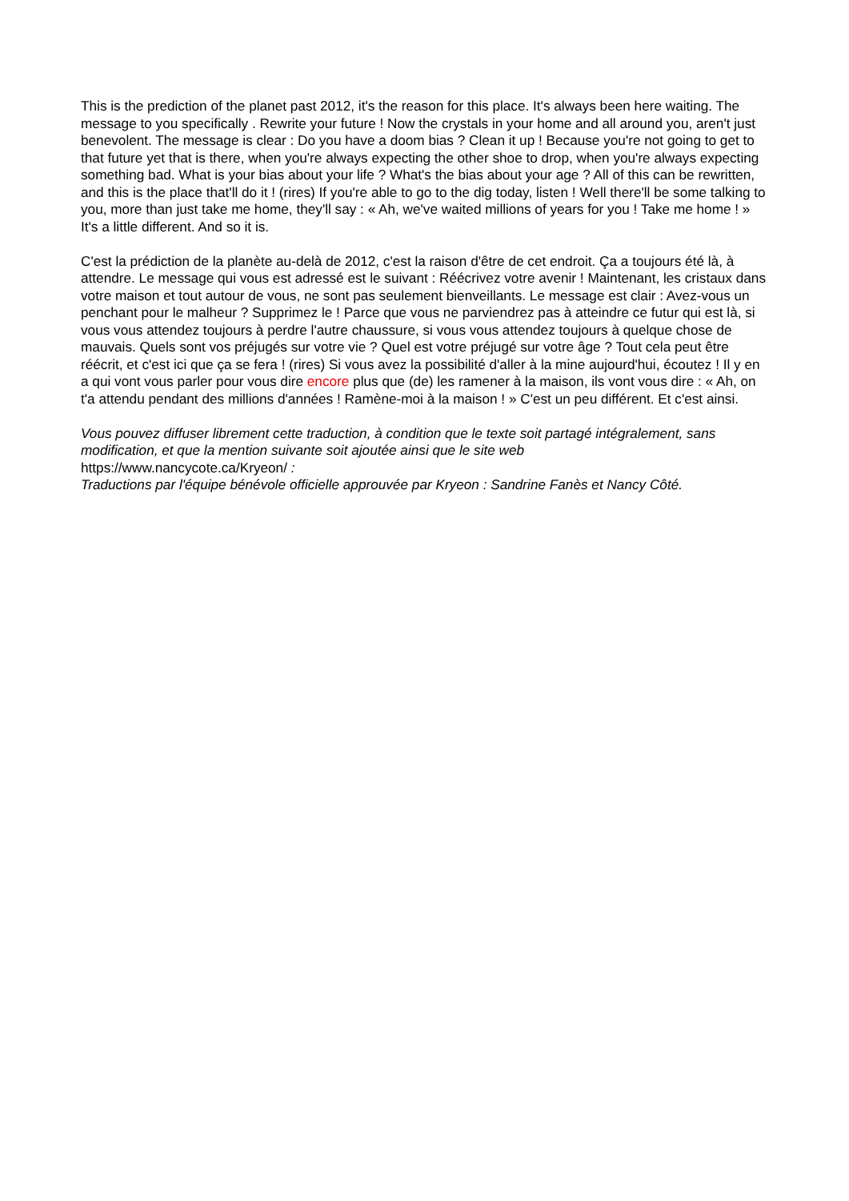This is the prediction of the planet past 2012, it's the reason for this place. It's always been here waiting. The message to you specifically . Rewrite your future ! Now the crystals in your home and all around you, aren't just benevolent. The message is clear : Do you have a doom bias ? Clean it up ! Because you're not going to get to that future yet that is there, when you're always expecting the other shoe to drop, when you're always expecting something bad. What is your bias about your life ? What's the bias about your age ? All of this can be rewritten, and this is the place that'll do it ! (rires) If you're able to go to the dig today, listen ! Well there'll be some talking to you, more than just take me home, they'll say : « Ah, we've waited millions of years for you ! Take me home ! » It's a little different. And so it is.
C'est la prédiction de la planète au-delà de 2012, c'est la raison d'être de cet endroit. Ça a toujours été là, à attendre. Le message qui vous est adressé est le suivant : Réécrivez votre avenir ! Maintenant, les cristaux dans votre maison et tout autour de vous, ne sont pas seulement bienveillants. Le message est clair : Avez-vous un penchant pour le malheur ? Supprimez le ! Parce que vous ne parviendrez pas à atteindre ce futur qui est là, si vous vous attendez toujours à perdre l'autre chaussure, si vous vous attendez toujours à quelque chose de mauvais. Quels sont vos préjugés sur votre vie ? Quel est votre préjugé sur votre âge ? Tout cela peut être réécrit, et c'est ici que ça se fera ! (rires) Si vous avez la possibilité d'aller à la mine aujourd'hui, écoutez ! Il y en a qui vont vous parler pour vous dire encore plus que (de) les ramener à la maison, ils vont vous dire : « Ah, on t'a attendu pendant des millions d'années ! Ramène-moi à la maison ! » C'est un peu différent. Et c'est ainsi.
Vous pouvez diffuser librement cette traduction, à condition que le texte soit partagé intégralement, sans modification, et que la mention suivante soit ajoutée ainsi que le site web
https://www.nancycote.ca/Kryeon/ :
Traductions par l'équipe bénévole officielle approuvée par Kryeon : Sandrine Fanès et Nancy Côté.